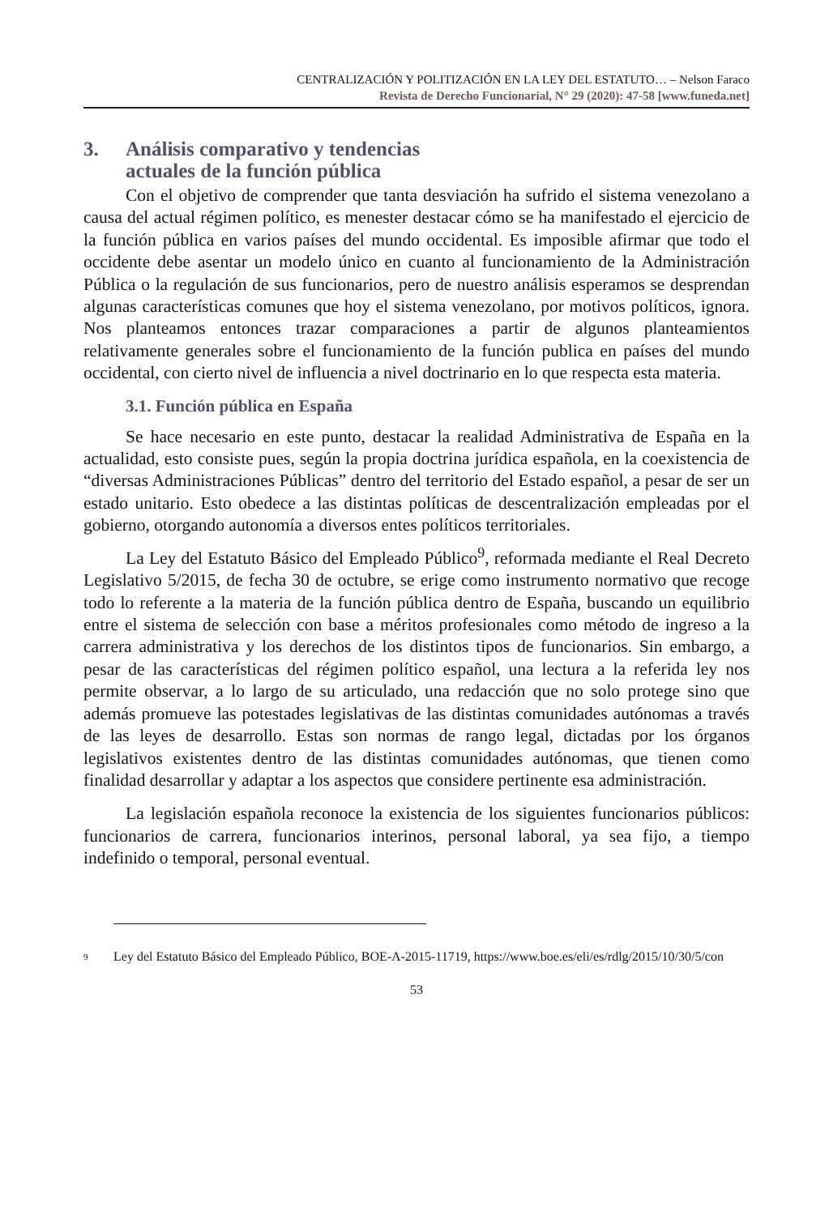CENTRALIZACIÓN Y POLITIZACIÓN EN LA LEY DEL ESTATUTO… – Nelson Faraco
Revista de Derecho Funcionarial, N° 29 (2020): 47-58 [www.funeda.net]
3. Análisis comparativo y tendencias
actuales de la función pública
Con el objetivo de comprender que tanta desviación ha sufrido el sistema venezolano a causa del actual régimen político, es menester destacar cómo se ha manifestado el ejercicio de la función pública en varios países del mundo occidental. Es imposible afirmar que todo el occidente debe asentar un modelo único en cuanto al funcionamiento de la Administración Pública o la regulación de sus funcionarios, pero de nuestro análisis esperamos se desprendan algunas características comunes que hoy el sistema venezolano, por motivos políticos, ignora. Nos planteamos entonces trazar comparaciones a partir de algunos planteamientos relativamente generales sobre el funcionamiento de la función publica en países del mundo occidental, con cierto nivel de influencia a nivel doctrinario en lo que respecta esta materia.
3.1. Función pública en España
Se hace necesario en este punto, destacar la realidad Administrativa de España en la actualidad, esto consiste pues, según la propia doctrina jurídica española, en la coexistencia de “diversas Administraciones Públicas” dentro del territorio del Estado español, a pesar de ser un estado unitario. Esto obedece a las distintas políticas de descentralización empleadas por el gobierno, otorgando autonomía a diversos entes políticos territoriales.
La Ley del Estatuto Básico del Empleado Público<sup>9</sup>, reformada mediante el Real Decreto Legislativo 5/2015, de fecha 30 de octubre, se erige como instrumento normativo que recoge todo lo referente a la materia de la función pública dentro de España, buscando un equilibrio entre el sistema de selección con base a méritos profesionales como método de ingreso a la carrera administrativa y los derechos de los distintos tipos de funcionarios. Sin embargo, a pesar de las características del régimen político español, una lectura a la referida ley nos permite observar, a lo largo de su articulado, una redacción que no solo protege sino que además promueve las potestades legislativas de las distintas comunidades autónomas a través de las leyes de desarrollo. Estas son normas de rango legal, dictadas por los órganos legislativos existentes dentro de las distintas comunidades autónomas, que tienen como finalidad desarrollar y adaptar a los aspectos que considere pertinente esa administración.
La legislación española reconoce la existencia de los siguientes funcionarios públicos: funcionarios de carrera, funcionarios interinos, personal laboral, ya sea fijo, a tiempo indefinido o temporal, personal eventual.
<sup>9</sup> Ley del Estatuto Básico del Empleado Público, BOE-A-2015-11719, https://www.boe.es/eli/es/rdlg/2015/10/30/5/con
53